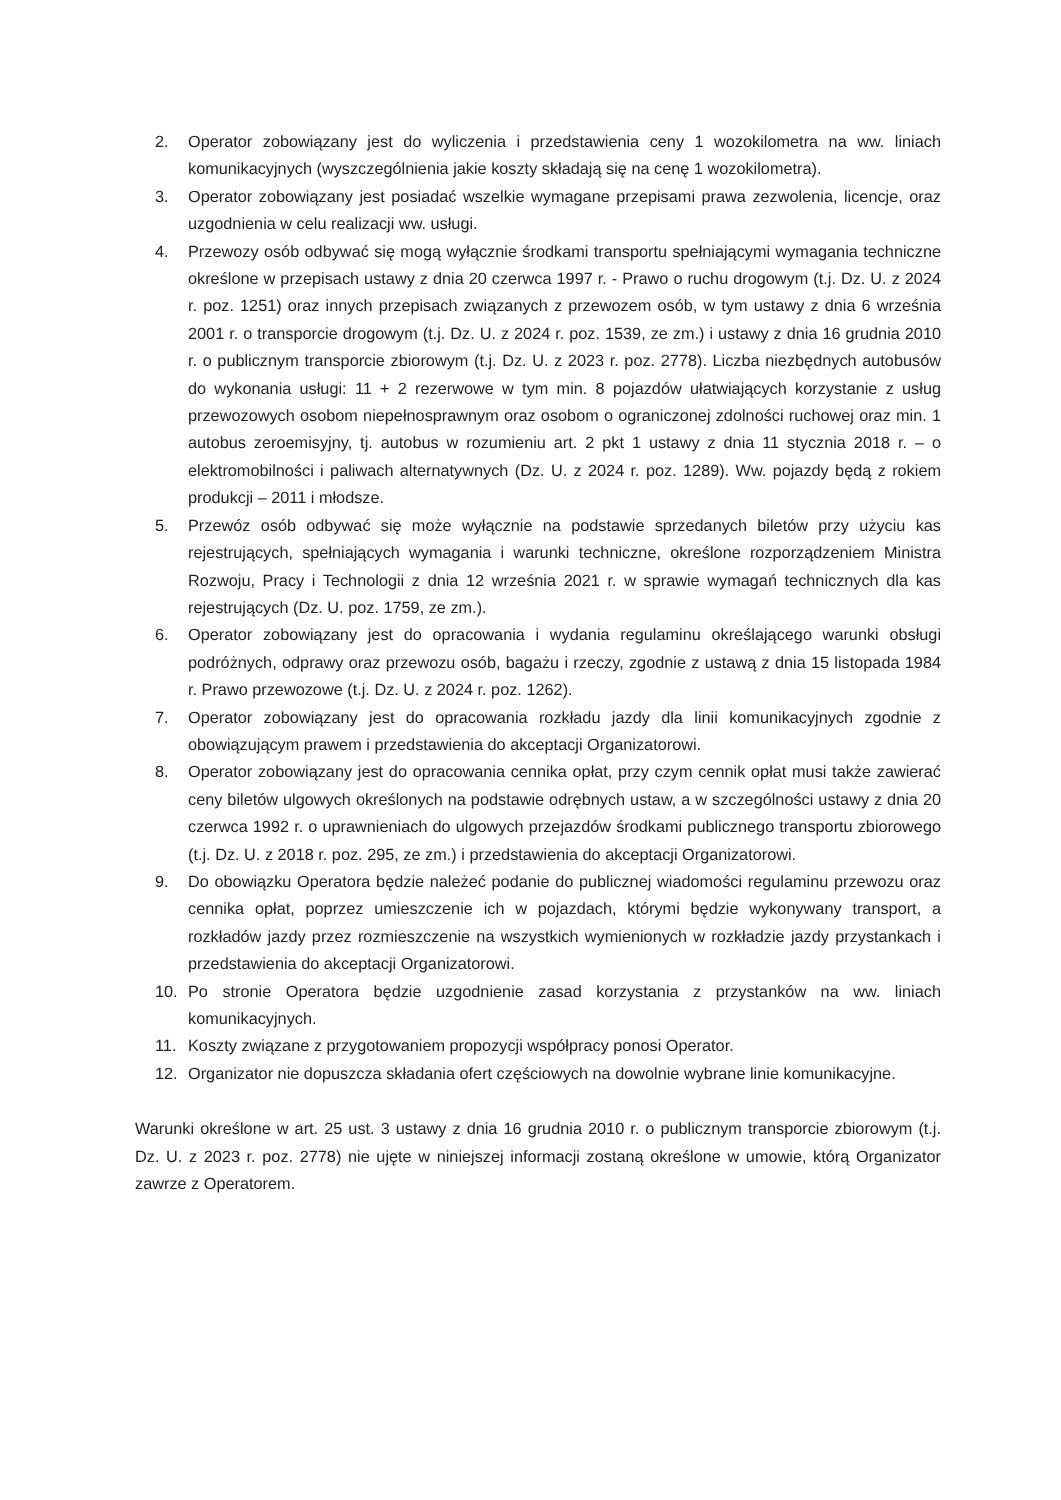2. Operator zobowiązany jest do wyliczenia i przedstawienia ceny 1 wozokilometra na ww. liniach komunikacyjnych (wyszczególnienia jakie koszty składają się na cenę 1 wozokilometra).
3. Operator zobowiązany jest posiadać wszelkie wymagane przepisami prawa zezwolenia, licencje, oraz uzgodnienia w celu realizacji ww. usługi.
4. Przewozy osób odbywać się mogą wyłącznie środkami transportu spełniającymi wymagania techniczne określone w przepisach ustawy z dnia 20 czerwca 1997 r. - Prawo o ruchu drogowym (t.j. Dz. U. z 2024 r. poz. 1251) oraz innych przepisach związanych z przewozem osób, w tym ustawy z dnia 6 września 2001 r. o transporcie drogowym (t.j. Dz. U. z 2024 r. poz. 1539, ze zm.) i ustawy z dnia 16 grudnia 2010 r. o publicznym transporcie zbiorowym (t.j. Dz. U. z 2023 r. poz. 2778). Liczba niezbędnych autobusów do wykonania usługi: 11 + 2 rezerwowe w tym min. 8 pojazdów ułatwiających korzystanie z usług przewozowych osobom niepełnosprawnym oraz osobom o ograniczonej zdolności ruchowej oraz min. 1 autobus zeroemisyjny, tj. autobus w rozumieniu art. 2 pkt 1 ustawy z dnia 11 stycznia 2018 r. – o elektromobilności i paliwach alternatywnych (Dz. U. z 2024 r. poz. 1289). Ww. pojazdy będą z rokiem produkcji – 2011 i młodsze.
5. Przewóz osób odbywać się może wyłącznie na podstawie sprzedanych biletów przy użyciu kas rejestrujących, spełniających wymagania i warunki techniczne, określone rozporządzeniem Ministra Rozwoju, Pracy i Technologii z dnia 12 września 2021 r. w sprawie wymagań technicznych dla kas rejestrujących (Dz. U. poz. 1759, ze zm.).
6. Operator zobowiązany jest do opracowania i wydania regulaminu określającego warunki obsługi podróżnych, odprawy oraz przewozu osób, bagażu i rzeczy, zgodnie z ustawą z dnia 15 listopada 1984 r. Prawo przewozowe (t.j. Dz. U. z 2024 r. poz. 1262).
7. Operator zobowiązany jest do opracowania rozkładu jazdy dla linii komunikacyjnych zgodnie z obowiązującym prawem i przedstawienia do akceptacji Organizatorowi.
8. Operator zobowiązany jest do opracowania cennika opłat, przy czym cennik opłat musi także zawierać ceny biletów ulgowych określonych na podstawie odrębnych ustaw, a w szczególności ustawy z dnia 20 czerwca 1992 r. o uprawnieniach do ulgowych przejazdów środkami publicznego transportu zbiorowego (t.j. Dz. U. z 2018 r. poz. 295, ze zm.) i przedstawienia do akceptacji Organizatorowi.
9. Do obowiązku Operatora będzie należeć podanie do publicznej wiadomości regulaminu przewozu oraz cennika opłat, poprzez umieszczenie ich w pojazdach, którymi będzie wykonywany transport, a rozkładów jazdy przez rozmieszczenie na wszystkich wymienionych w rozkładzie jazdy przystankach i przedstawienia do akceptacji Organizatorowi.
10. Po stronie Operatora będzie uzgodnienie zasad korzystania z przystanków na ww. liniach komunikacyjnych.
11. Koszty związane z przygotowaniem propozycji współpracy ponosi Operator.
12. Organizator nie dopuszcza składania ofert częściowych na dowolnie wybrane linie komunikacyjne.
Warunki określone w art. 25 ust. 3 ustawy z dnia 16 grudnia 2010 r. o publicznym transporcie zbiorowym (t.j. Dz. U. z 2023 r. poz. 2778) nie ujęte w niniejszej informacji zostaną określone w umowie, którą Organizator zawrze z Operatorem.